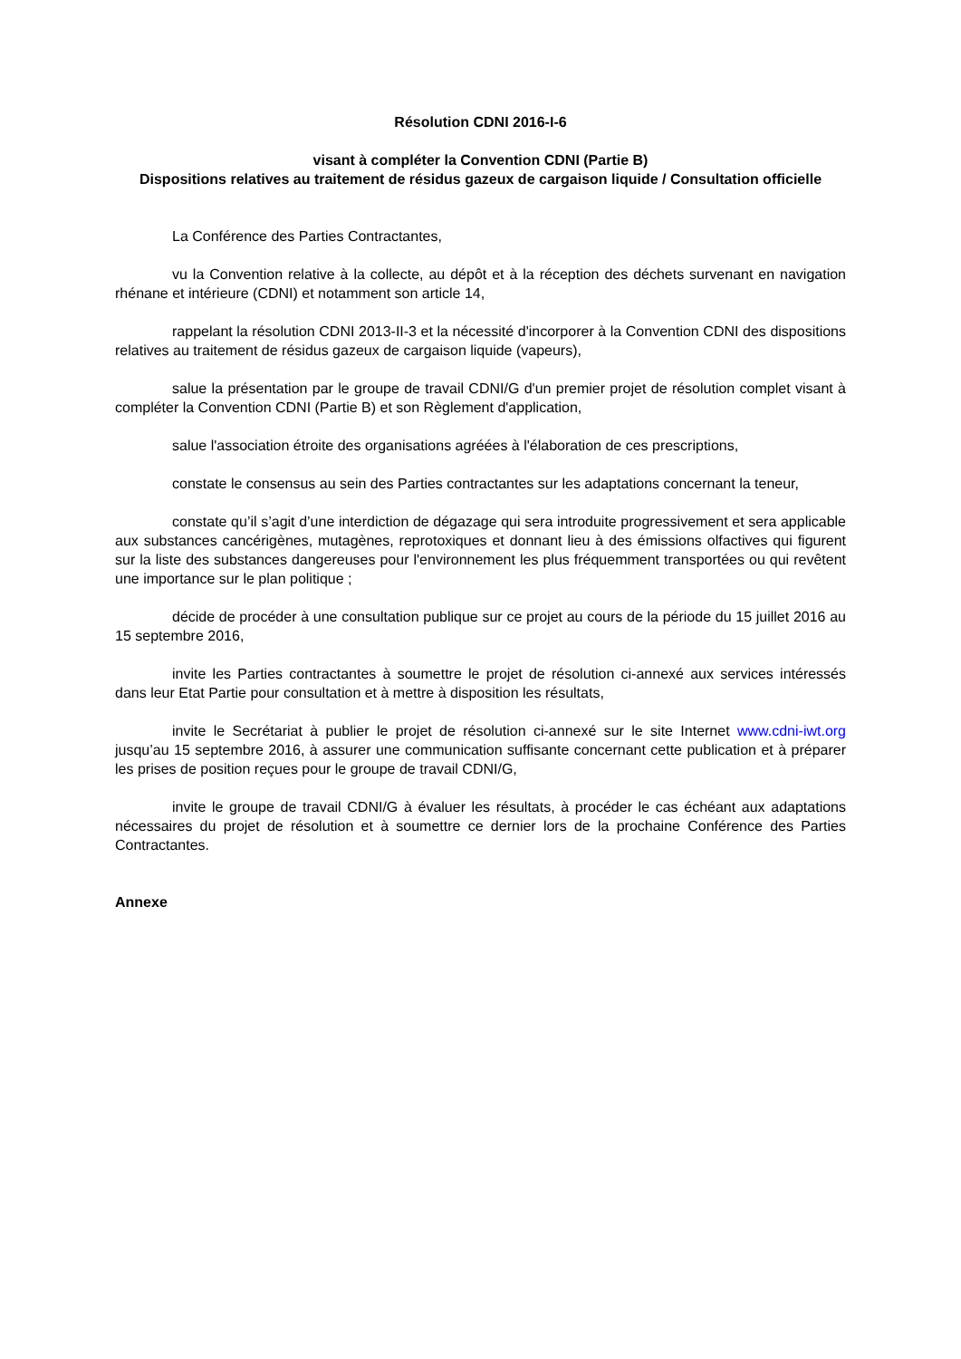Résolution CDNI 2016-I-6
visant à compléter la Convention CDNI (Partie B)
Dispositions relatives au traitement de résidus gazeux de cargaison liquide / Consultation officielle
La Conférence des Parties Contractantes,
vu la Convention relative à la collecte, au dépôt et à la réception des déchets survenant en navigation rhénane et intérieure (CDNI) et notamment son article 14,
rappelant la résolution CDNI 2013-II-3 et la nécessité d'incorporer à la Convention CDNI des dispositions relatives au traitement de résidus gazeux de cargaison liquide (vapeurs),
salue la présentation par le groupe de travail CDNI/G d'un premier projet de résolution complet visant à compléter la Convention CDNI (Partie B) et son Règlement d'application,
salue l'association étroite des organisations agréées à l'élaboration de ces prescriptions,
constate le consensus au sein des Parties contractantes sur les adaptations concernant la teneur,
constate qu’il s’agit d’une interdiction de dégazage qui sera introduite progressivement et sera applicable aux substances cancérigènes, mutagènes, reprotoxiques et donnant lieu à des émissions olfactives qui figurent sur la liste des substances dangereuses pour l'environnement les plus fréquemment transportées ou qui revêtent une importance sur le plan politique ;
décide de procéder à une consultation publique sur ce projet au cours de la période du 15 juillet 2016 au 15 septembre 2016,
invite les Parties contractantes à soumettre le projet de résolution ci-annexé aux services intéressés dans leur Etat Partie pour consultation et à mettre à disposition les résultats,
invite le Secrétariat à publier le projet de résolution ci-annexé sur le site Internet www.cdni-iwt.org jusqu’au 15 septembre 2016, à assurer une communication suffisante concernant cette publication et à préparer les prises de position reçues pour le groupe de travail CDNI/G,
invite le groupe de travail CDNI/G à évaluer les résultats, à procéder le cas échéant aux adaptations nécessaires du projet de résolution et à soumettre ce dernier lors de la prochaine Conférence des Parties Contractantes.
Annexe